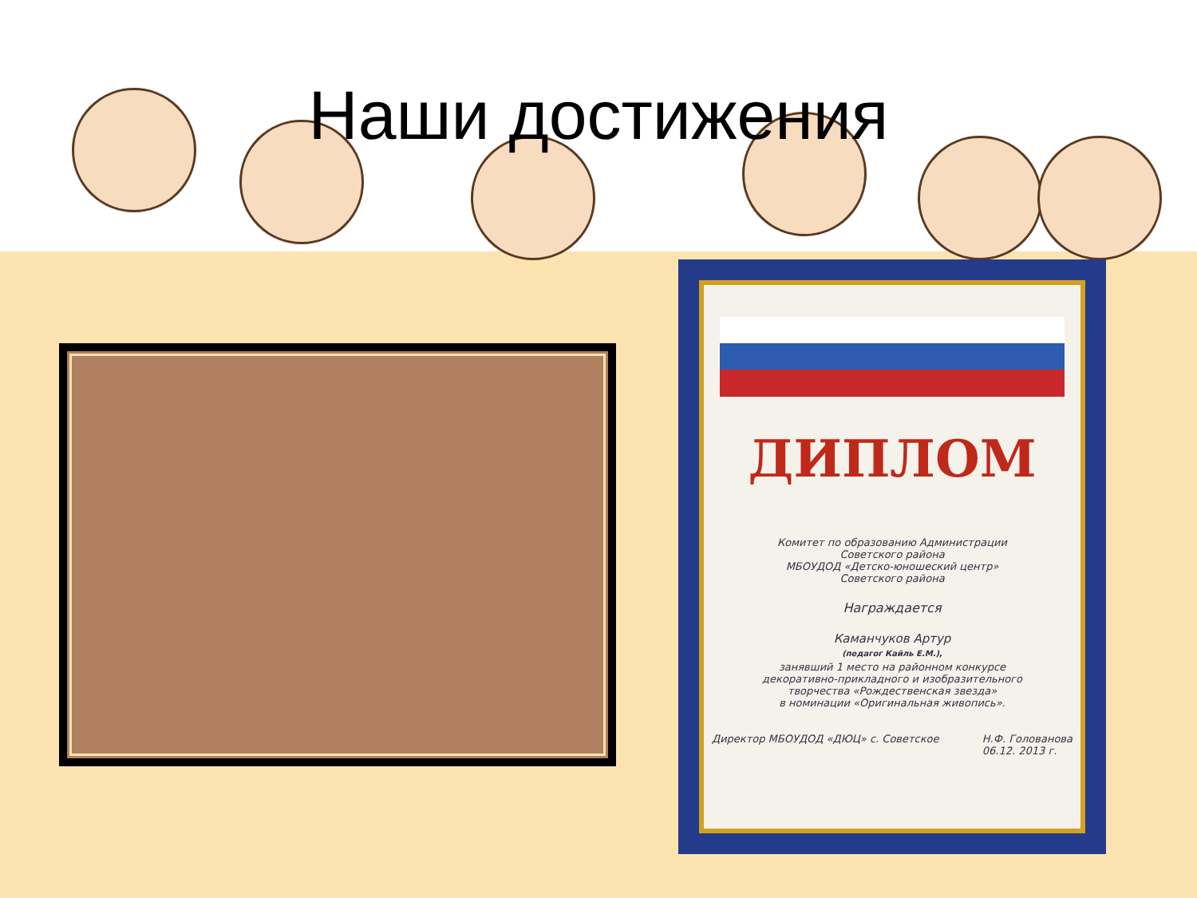Наши достижения
ДИПЛОМ
Комитет по образованию Администрации
Советского района
МБОУДОД «Детско-юношеский центр»
Советского района
Награждается
Каманчуков Артур
(педагог Кайль Е.М.),
занявший 1 место на районном конкурсе
декоративно-прикладного и изобразительного
творчества «Рождественская звезда»
в номинации «Оригинальная живопись».
Директор МБОУДОД «ДЮЦ» с. Советское Н.Ф. Голованова
06.12. 2013 г.